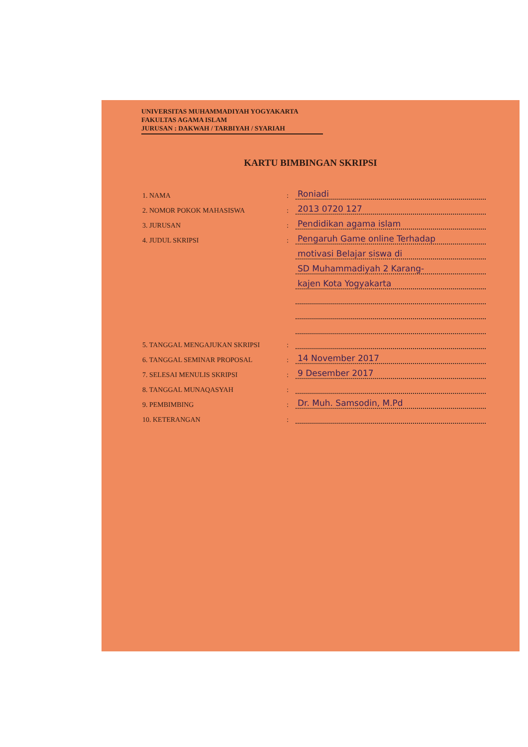UNIVERSITAS MUHAMMADIYAH YOGYAKARTA
FAKULTAS AGAMA ISLAM
JURUSAN : DAKWAH / TARBIYAH / SYARIAH
KARTU BIMBINGAN SKRIPSI
1. NAMA: Roniadi
2. NOMOR POKOK MAHASISWA: 2013 0720 127
3. JURUSAN: Pendidikan agama islam
4. JUDUL SKRIPSI: Pengaruh Game online Terhadap
motivasi Belajar siswa di
SD Muhammadiyah 2 Karang-
kajen Kota Yogyakarta
5. TANGGAL MENGAJUKAN SKRIPSI:
6. TANGGAL SEMINAR PROPOSAL: 14 November 2017
7. SELESAI MENULIS SKRIPSI: 9 Desember 2017
8. TANGGAL MUNAQASYAH:
9. PEMBIMBING: Dr. Muh. Samsodin, M.Pd
10. KETERANGAN: